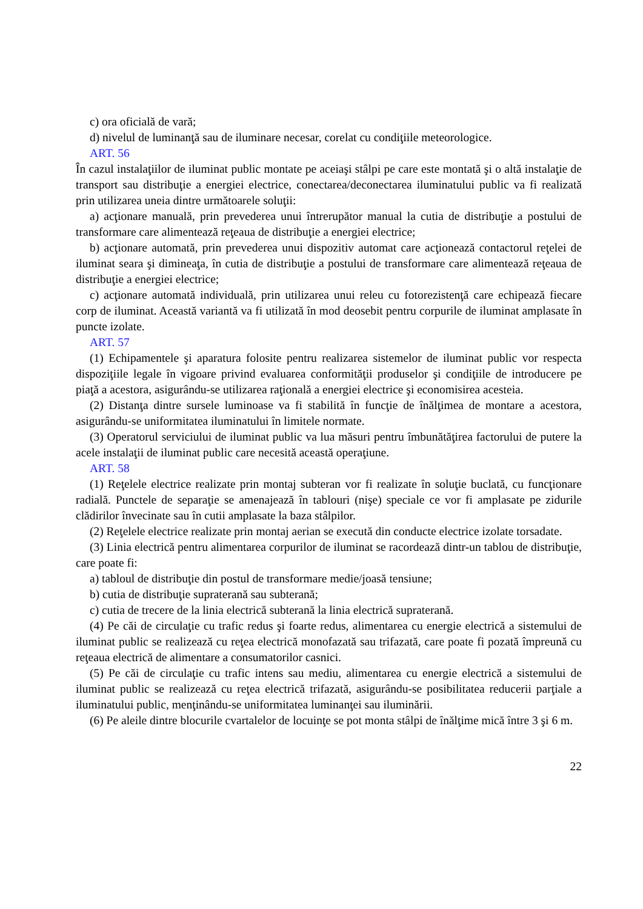c) ora oficială de vară;
d) nivelul de luminanţă sau de iluminare necesar, corelat cu condiţiile meteorologice.
ART. 56
În cazul instalaţiilor de iluminat public montate pe aceiaşi stâlpi pe care este montată şi o altă instalaţie de transport sau distribuţie a energiei electrice, conectarea/deconectarea iluminatului public va fi realizată prin utilizarea uneia dintre următoarele soluţii:
a) acţionare manuală, prin prevederea unui întrerupător manual la cutia de distribuţie a postului de transformare care alimentează reţeaua de distribuţie a energiei electrice;
b) acţionare automată, prin prevederea unui dispozitiv automat care acţionează contactorul reţelei de iluminat seara şi dimineaţa, în cutia de distribuţie a postului de transformare care alimentează reţeaua de distribuţie a energiei electrice;
c) acţionare automată individuală, prin utilizarea unui releu cu fotorezistenţă care echipează fiecare corp de iluminat. Această variantă va fi utilizată în mod deosebit pentru corpurile de iluminat amplasate în puncte izolate.
ART. 57
(1) Echipamentele şi aparatura folosite pentru realizarea sistemelor de iluminat public vor respecta dispoziţiile legale în vigoare privind evaluarea conformităţii produselor şi condiţiile de introducere pe piaţă a acestora, asigurându-se utilizarea raţională a energiei electrice şi economisirea acesteia.
(2) Distanţa dintre sursele luminoase va fi stabilită în funcţie de înălţimea de montare a acestora, asigurându-se uniformitatea iluminatului în limitele normate.
(3) Operatorul serviciului de iluminat public va lua măsuri pentru îmbunătăţirea factorului de putere la acele instalaţii de iluminat public care necesită această operaţiune.
ART. 58
(1) Reţelele electrice realizate prin montaj subteran vor fi realizate în soluţie buclată, cu funcţionare radială. Punctele de separaţie se amenajează în tablouri (nişe) speciale ce vor fi amplasate pe zidurile clădirilor învecinate sau în cutii amplasate la baza stâlpilor.
(2) Reţelele electrice realizate prin montaj aerian se execută din conducte electrice izolate torsadate.
(3) Linia electrică pentru alimentarea corpurilor de iluminat se racordează dintr-un tablou de distribuţie, care poate fi:
a) tabloul de distribuţie din postul de transformare medie/joasă tensiune;
b) cutia de distribuţie supraterană sau subterană;
c) cutia de trecere de la linia electrică subterană la linia electrică supraterană.
(4) Pe căi de circulaţie cu trafic redus şi foarte redus, alimentarea cu energie electrică a sistemului de iluminat public se realizează cu reţea electrică monofazată sau trifazată, care poate fi pozată împreună cu reţeaua electrică de alimentare a consumatorilor casnici.
(5) Pe căi de circulaţie cu trafic intens sau mediu, alimentarea cu energie electrică a sistemului de iluminat public se realizează cu reţea electrică trifazată, asigurându-se posibilitatea reducerii parţiale a iluminatului public, menţinându-se uniformitatea luminanţei sau iluminării.
(6) Pe aleile dintre blocurile cvartalelor de locuinţe se pot monta stâlpi de înălţime mică între 3 şi 6 m.
22